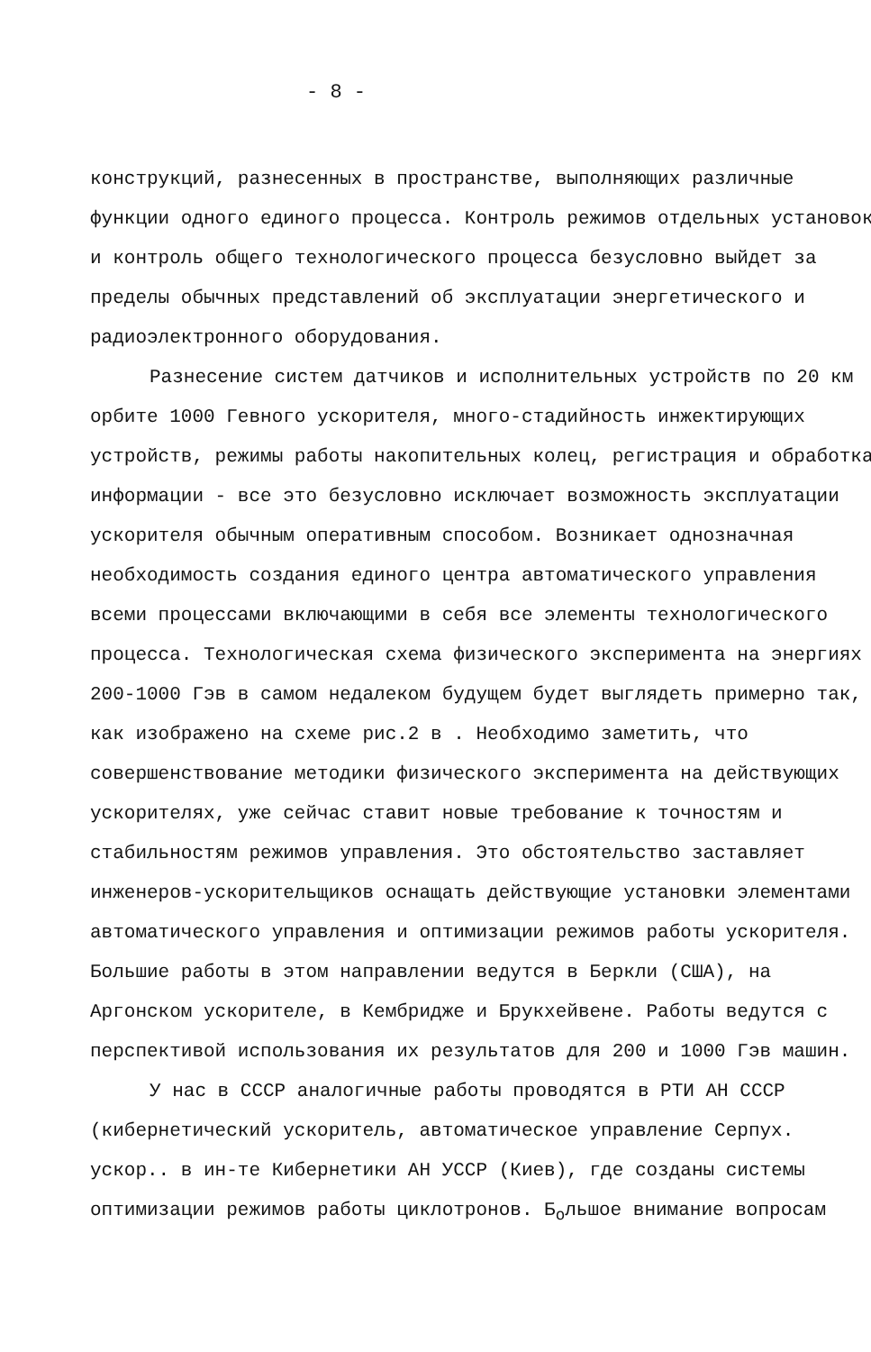- 8 -
конструкций, разнесенных в пространстве, выполняющих различные функции одного единого процесса. Контроль режимов отдельных установок и контроль общего технологического процесса безусловно выйдет за пределы обычных представлений об эксплуатации энергетического и радиоэлектронного оборудования.
Разнесение систем датчиков и исполнительных устройств по 20 км орбите 1000 Гевного ускорителя, много-стадийность инжектирующих устройств, режимы работы накопительных колец, регистрация и обработка информации - все это безусловно исключает возможность эксплуатации ускорителя обычным оперативным способом. Возникает однозначная необходимость создания единого центра автоматического управления всеми процессами включающими в себя все элементы технологического процесса. Технологическая схема физического эксперимента на энергиях 200-1000 Гэв в самом недалеком будущем будет выглядеть примерно так, как изображено на схеме рис.2 в . Необходимо заметить, что совершенствование методики физического эксперимента на действующих ускорителях, уже сейчас ставит новые требование к точностям и стабильностям режимов управления. Это обстоятельство заставляет инженеров-ускорительщиков оснащать действующие установки элементами автоматического управления и оптимизации режимов работы ускорителя.
Большие работы в этом направлении ведутся в Беркли (США), на Аргонском ускорителе, в Кембридже и Брукхейвене. Работы ведутся с перспективой использования их результатов для 200 и 1000 Гэв машин.
У нас в СССР аналогичные работы проводятся в РТИ АН СССР (кибернетический ускоритель, автоматическое управление Серпух. ускор.. в ин-те Кибернетики АН УССР (Киев), где созданы системы оптимизации режимов работы циклотронов. Б<sub>о</sub>льшое внимание вопросам